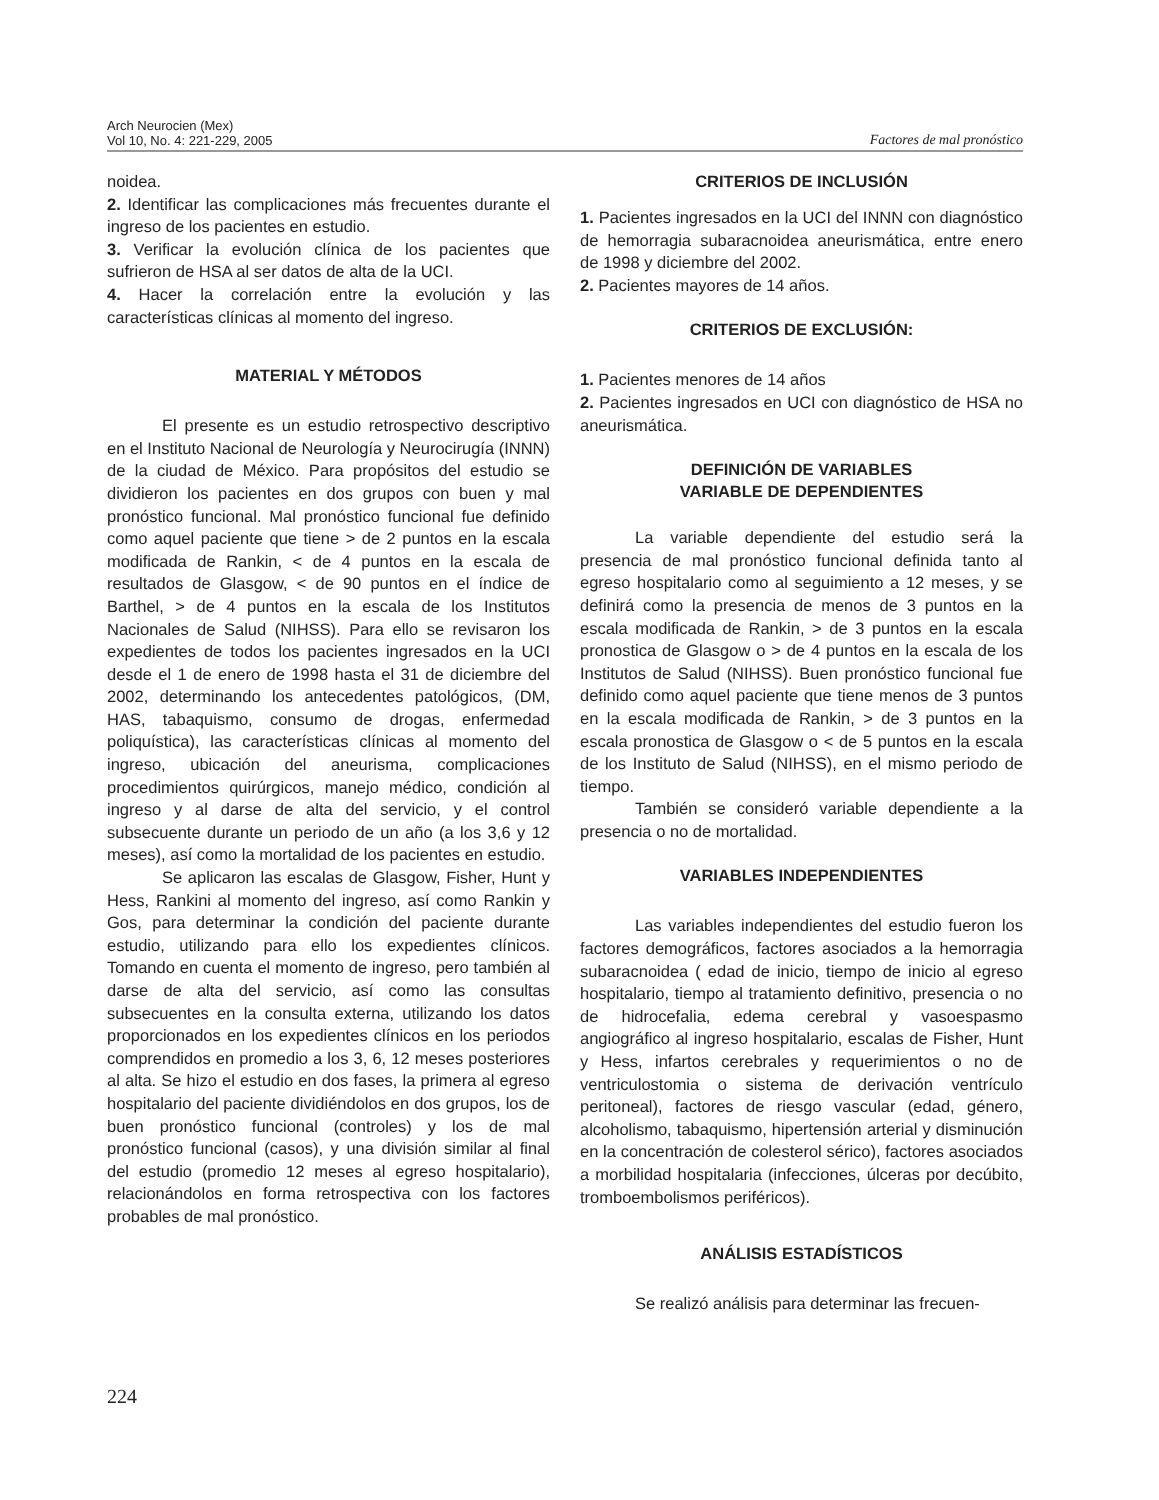Arch Neurocien (Mex)
Vol 10, No. 4: 221-229, 2005
Factores de mal pronóstico
noidea.
2. Identificar las complicaciones más frecuentes durante el ingreso de los pacientes en estudio.
3. Verificar la evolución clínica de los pacientes que sufrieron de HSA al ser datos de alta de la UCI.
4. Hacer la correlación entre la evolución y las características clínicas al momento del ingreso.
MATERIAL Y MÉTODOS
El presente es un estudio retrospectivo descriptivo en el Instituto Nacional de Neurología y Neurocirugía (INNN) de la ciudad de México. Para propósitos del estudio se dividieron los pacientes en dos grupos con buen y mal pronóstico funcional. Mal pronóstico funcional fue definido como aquel paciente que tiene > de 2 puntos en la escala modificada de Rankin, < de 4 puntos en la escala de resultados de Glasgow, < de 90 puntos en el índice de Barthel, > de 4 puntos en la escala de los Institutos Nacionales de Salud (NIHSS). Para ello se revisaron los expedientes de todos los pacientes ingresados en la UCI desde el 1 de enero de 1998 hasta el 31 de diciembre del 2002, determinando los antecedentes patológicos, (DM, HAS, tabaquismo, consumo de drogas, enfermedad poliquística), las características clínicas al momento del ingreso, ubicación del aneurisma, complicaciones procedimientos quirúrgicos, manejo médico, condición al ingreso y al darse de alta del servicio, y el control subsecuente durante un periodo de un año (a los 3,6 y 12 meses), así como la mortalidad de los pacientes en estudio.
Se aplicaron las escalas de Glasgow, Fisher, Hunt y Hess, Rankini al momento del ingreso, así como Rankin y Gos, para determinar la condición del paciente durante estudio, utilizando para ello los expedientes clínicos. Tomando en cuenta el momento de ingreso, pero también al darse de alta del servicio, así como las consultas subsecuentes en la consulta externa, utilizando los datos proporcionados en los expedientes clínicos en los periodos comprendidos en promedio a los 3, 6, 12 meses posteriores al alta. Se hizo el estudio en dos fases, la primera al egreso hospitalario del paciente dividiéndolos en dos grupos, los de buen pronóstico funcional (controles) y los de mal pronóstico funcional (casos), y una división similar al final del estudio (promedio 12 meses al egreso hospitalario), relacionándolos en forma retrospectiva con los factores probables de mal pronóstico.
CRITERIOS DE INCLUSIÓN
1. Pacientes ingresados en la UCI del INNN con diagnóstico de hemorragia subaracnoidea aneurismática, entre enero de 1998 y diciembre del 2002.
2. Pacientes mayores de 14 años.
CRITERIOS DE EXCLUSIÓN:
1. Pacientes menores de 14 años
2. Pacientes ingresados en UCI con diagnóstico de HSA no aneurismática.
DEFINICIÓN DE VARIABLES
VARIABLE DE DEPENDIENTES
La variable dependiente del estudio será la presencia de mal pronóstico funcional definida tanto al egreso hospitalario como al seguimiento a 12 meses, y se definirá como la presencia de menos de 3 puntos en la escala modificada de Rankin, > de 3 puntos en la escala pronostica de Glasgow o > de 4 puntos en la escala de los Institutos de Salud (NIHSS). Buen pronóstico funcional fue definido como aquel paciente que tiene menos de 3 puntos en la escala modificada de Rankin, > de 3 puntos en la escala pronostica de Glasgow o < de 5 puntos en la escala de los Instituto de Salud (NIHSS), en el mismo periodo de tiempo.
También se consideró variable dependiente a la presencia o no de mortalidad.
VARIABLES INDEPENDIENTES
Las variables independientes del estudio fueron los factores demográficos, factores asociados a la hemorragia subaracnoidea ( edad de inicio, tiempo de inicio al egreso hospitalario, tiempo al tratamiento definitivo, presencia o no de hidrocefalia, edema cerebral y vasoespasmo angiográfico al ingreso hospitalario, escalas de Fisher, Hunt y Hess, infartos cerebrales y requerimientos o no de ventriculostomia o sistema de derivación ventrículo peritoneal), factores de riesgo vascular (edad, género, alcoholismo, tabaquismo, hipertensión arterial y disminución en la concentración de colesterol sérico), factores asociados a morbilidad hospitalaria (infecciones, úlceras por decúbito, tromboembolismos periféricos).
ANÁLISIS ESTADÍSTICOS
Se realizó análisis para determinar las frecuen-
224